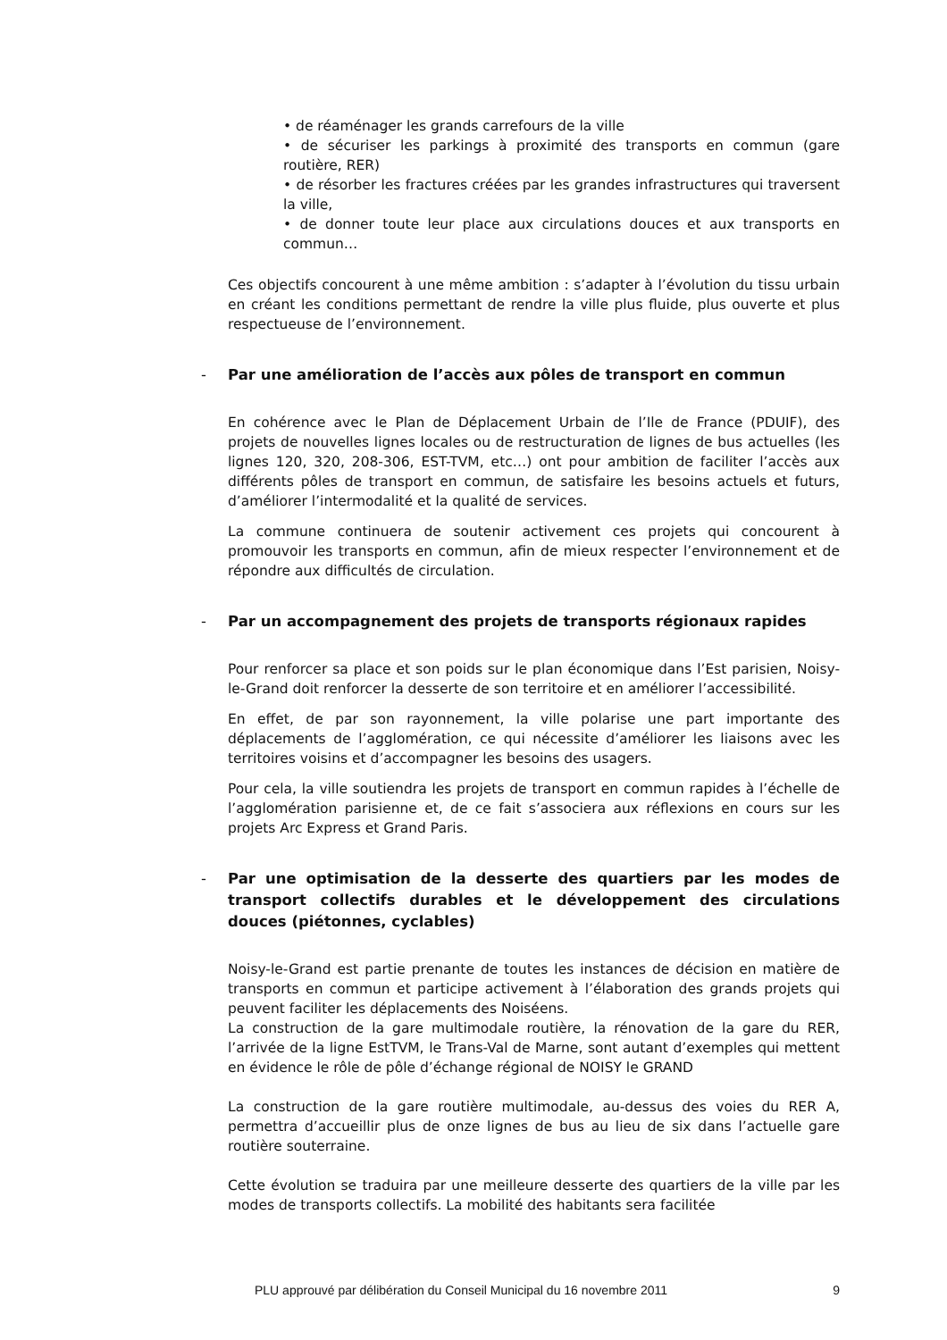• de réaménager les grands carrefours de la ville
• de sécuriser les parkings à proximité des transports en commun (gare routière, RER)
• de résorber les fractures créées par les grandes infrastructures qui traversent la ville,
• de donner toute leur place aux circulations douces et aux transports en commun…
Ces objectifs concourent à une même ambition : s’adapter à l’évolution du tissu urbain en créant les conditions permettant de rendre la ville plus fluide, plus ouverte et plus respectueuse de l’environnement.
- Par une amélioration de l’accès aux pôles de transport en commun
En cohérence avec le Plan de Déplacement Urbain de l’Ile de France (PDUIF), des projets de nouvelles lignes locales ou de restructuration de lignes de bus actuelles (les lignes 120, 320, 208-306, EST-TVM, etc…) ont pour ambition de faciliter l’accès aux différents pôles de transport en commun, de satisfaire les besoins actuels et futurs, d’améliorer l’intermodalité et la qualité de services.
La commune continuera de soutenir activement ces projets qui concourent à promouvoir les transports en commun, afin de mieux respecter l’environnement et de répondre aux difficultés de circulation.
- Par un accompagnement des projets de transports régionaux rapides
Pour renforcer sa place et son poids sur le plan économique dans l’Est parisien, Noisy-le-Grand doit renforcer la desserte de son territoire et en améliorer l’accessibilité.
En effet, de par son rayonnement, la ville polarise une part importante des déplacements de l’agglomération, ce qui nécessite d’améliorer les liaisons avec les territoires voisins et d’accompagner les besoins des usagers.
Pour cela, la ville soutiendra les projets de transport en commun rapides à l’échelle de l’agglomération parisienne et, de ce fait s’associera aux réflexions en cours sur les projets Arc Express et Grand Paris.
- Par une optimisation de la desserte des quartiers par les modes de transport collectifs durables et le développement des circulations douces (piétonnes, cyclables)
Noisy-le-Grand est partie prenante de toutes les instances de décision en matière de transports en commun et participe activement à l’élaboration des grands projets qui peuvent faciliter les déplacements des Noiséens.
La construction de la gare multimodale routière, la rénovation de la gare du RER, l’arrivée de la ligne EstTVM, le Trans-Val de Marne, sont autant d’exemples qui mettent en évidence le rôle de pôle d’échange régional de NOISY le GRAND
La construction de la gare routière multimodale, au-dessus des voies du RER A, permettra d’accueillir plus de onze lignes de bus au lieu de six dans l’actuelle gare routière souterraine.
Cette évolution se traduira par une meilleure desserte des quartiers de la ville par les modes de transports collectifs. La mobilité des habitants sera facilitée
PLU approuvé par délibération du Conseil Municipal du 16 novembre 2011 9